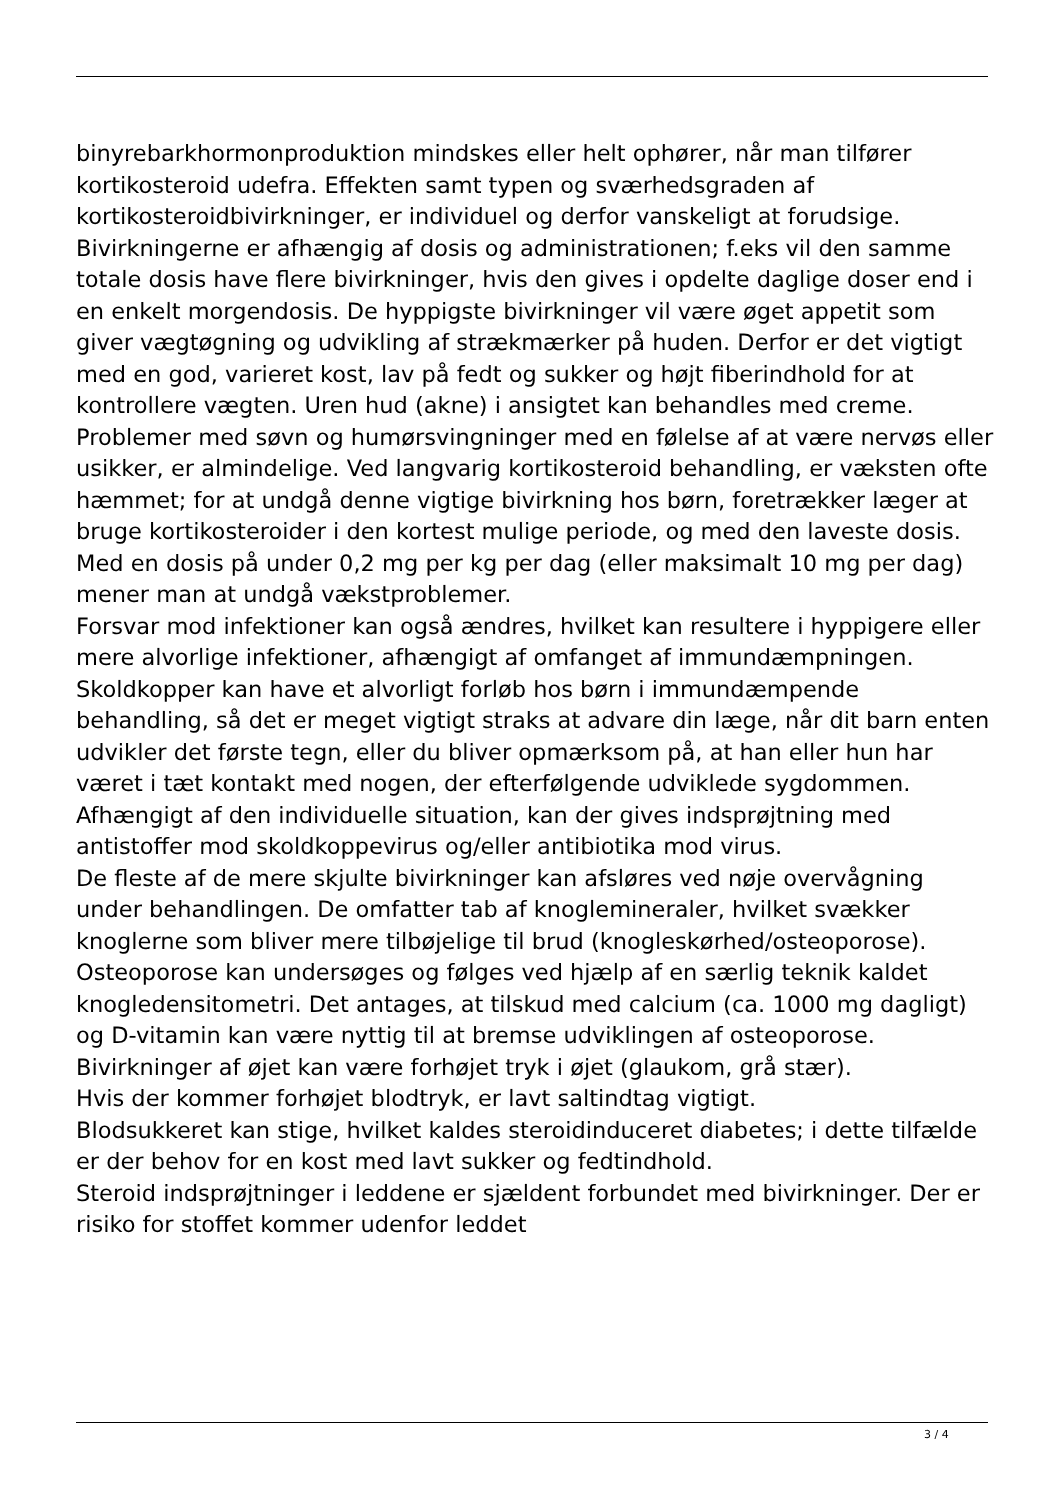binyrebarkhormonproduktion mindskes eller helt ophører, når man tilfører kortikosteroid udefra. Effekten samt typen og sværhedsgraden af kortikosteroidbivirkninger, er individuel og derfor vanskeligt at forudsige.
Bivirkningerne er afhængig af dosis og administrationen; f.eks vil den samme totale dosis have flere bivirkninger, hvis den gives i opdelte daglige doser end i en enkelt morgendosis. De hyppigste bivirkninger vil være øget appetit som giver vægtøgning og udvikling af strækmærker på huden. Derfor er det vigtigt med en god, varieret kost, lav på fedt og sukker og højt fiberindhold for at kontrollere vægten. Uren hud (akne) i ansigtet kan behandles med creme. Problemer med søvn og humørsvingninger med en følelse af at være nervøs eller usikker, er almindelige. Ved langvarig kortikosteroid behandling, er væksten ofte hæmmet; for at undgå denne vigtige bivirkning hos børn, foretrækker læger at bruge kortikosteroider i den kortest mulige periode, og med den laveste dosis. Med en dosis på under 0,2 mg per kg per dag (eller maksimalt 10 mg per dag) mener man at undgå vækstproblemer.
Forsvar mod infektioner kan også ændres, hvilket kan resultere i hyppigere eller mere alvorlige infektioner, afhængigt af omfanget af immundæmpningen. Skoldkopper kan have et alvorligt forløb hos børn i immundæmpende behandling, så det er meget vigtigt straks at advare din læge, når dit barn enten udvikler det første tegn, eller du bliver opmærksom på, at han eller hun har været i tæt kontakt med nogen, der efterfølgende udviklede sygdommen.
Afhængigt af den individuelle situation, kan der gives indsprøjtning med antistoffer mod skoldkoppevirus og/eller antibiotika mod virus.
De fleste af de mere skjulte bivirkninger kan afsløres ved nøje overvågning under behandlingen. De omfatter tab af knoglemineraler, hvilket svækker knoglerne som bliver mere tilbøjelige til brud (knogleskørhed/osteoporose). Osteoporose kan undersøges og følges ved hjælp af en særlig teknik kaldet knogledensitometri. Det antages, at tilskud med calcium (ca. 1000 mg dagligt) og D-vitamin kan være nyttig til at bremse udviklingen af osteoporose.
Bivirkninger af øjet kan være forhøjet tryk i øjet (glaukom, grå stær).
Hvis der kommer forhøjet blodtryk, er lavt saltindtag vigtigt.
Blodsukkeret kan stige, hvilket kaldes steroidinduceret diabetes; i dette tilfælde er der behov for en kost med lavt sukker og fedtindhold.
Steroid indsprøjtninger i leddene er sjældent forbundet med bivirkninger. Der er risiko for stoffet kommer udenfor leddet
3 / 4